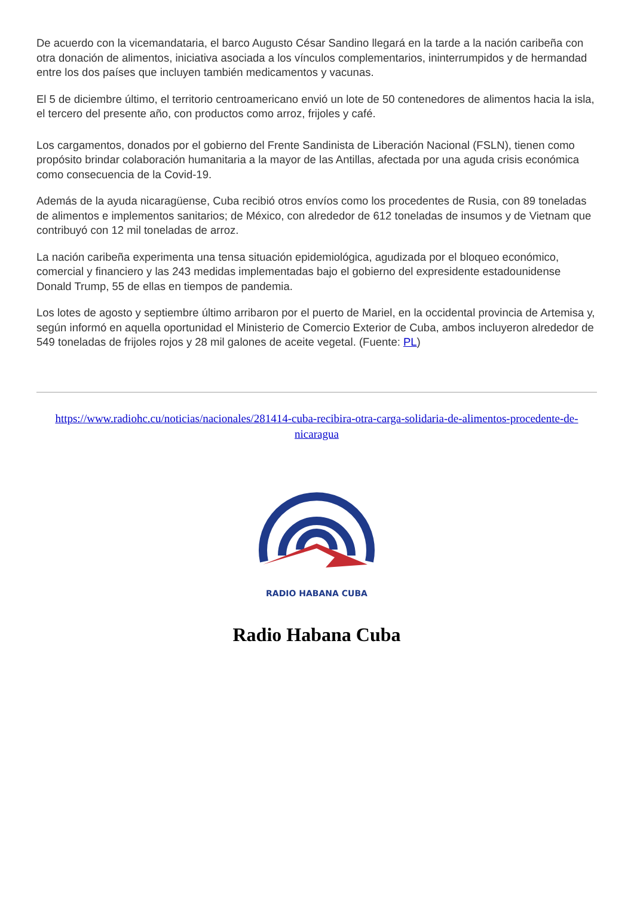De acuerdo con la vicemandataria, el barco Augusto César Sandino llegará en la tarde a la nación caribeña con otra donación de alimentos, iniciativa asociada a los vínculos complementarios, ininterrumpidos y de hermandad entre los dos países que incluyen también medicamentos y vacunas.
El 5 de diciembre último, el territorio centroamericano envió un lote de 50 contenedores de alimentos hacia la isla, el tercero del presente año, con productos como arroz, frijoles y café.
Los cargamentos, donados por el gobierno del Frente Sandinista de Liberación Nacional (FSLN), tienen como propósito brindar colaboración humanitaria a la mayor de las Antillas, afectada por una aguda crisis económica como consecuencia de la Covid-19.
Además de la ayuda nicaragüense, Cuba recibió otros envíos como los procedentes de Rusia, con 89 toneladas de alimentos e implementos sanitarios; de México, con alrededor de 612 toneladas de insumos y de Vietnam que contribuyó con 12 mil toneladas de arroz.
La nación caribeña experimenta una tensa situación epidemiológica, agudizada por el bloqueo económico, comercial y financiero y las 243 medidas implementadas bajo el gobierno del expresidente estadounidense Donald Trump, 55 de ellas en tiempos de pandemia.
Los lotes de agosto y septiembre último arribaron por el puerto de Mariel, en la occidental provincia de Artemisa y, según informó en aquella oportunidad el Ministerio de Comercio Exterior de Cuba, ambos incluyeron alrededor de 549 toneladas de frijoles rojos y 28 mil galones de aceite vegetal. (Fuente: PL)
https://www.radiohc.cu/noticias/nacionales/281414-cuba-recibira-otra-carga-solidaria-de-alimentos-procedente-de-nicaragua
RADIO HABANA CUBA
Radio Habana Cuba